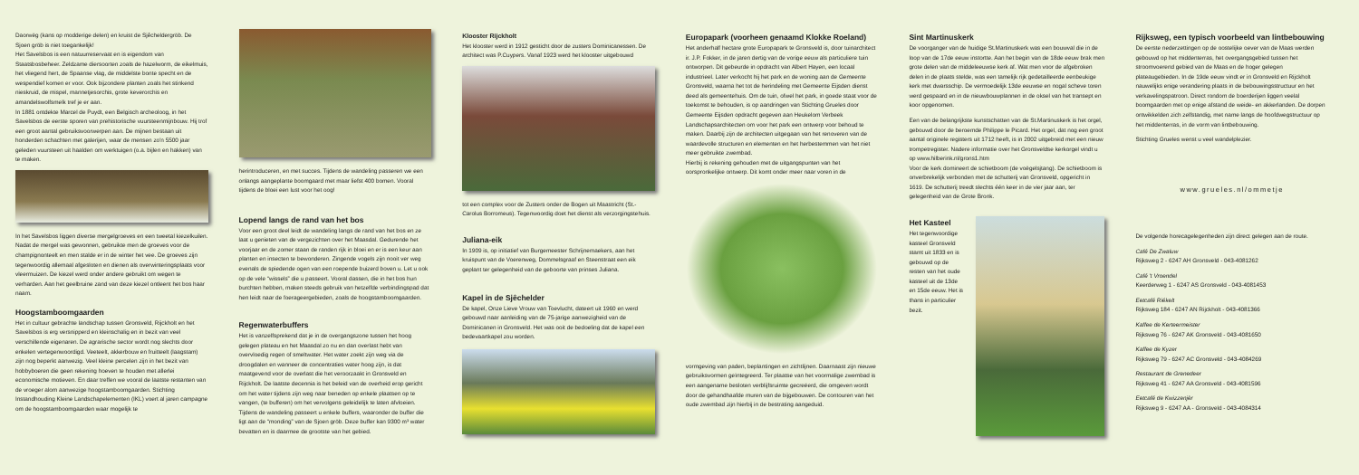Daorwëg (kans op modderige delen) en kruist de Sjêcheldergröb. De Sjoen gröb is niet toegankelijk!
Het Savelsbos is een natuurreservaat en is eigendom van Staatsbosbeheer. Zeldzame diersoorten zoals de hazelworm, de eikelmuis, het vliegend hert, de Spaanse vlag, de middelste bonte specht en de wespendief komen er voor. Ook bijzondere planten zoals het stinkend nieskruid, de mispel, mannetjesorchis, grote keverorchis en amandelswolfsmelk tref je er aan.
In 1881 ontdekte Marcel de Puydt, een Belgisch archeoloog, in het Savelsbos de eerste sporen van prehistorische vuursteenmijnbouw. Hij trof een groot aantal gebruiksvoorwerpen aan. De mijnen bestaan uit honderden schachten met galerijen, waar de mensen zo'n 5500 jaar geleden vuursteen uit haalden om werktuigen (o.a. bijlen en hakken) van te maken.
In het Savelsbos liggen diverse mergelgroeves en een tweetal kiezelkuilen. Nadat de mergel was gewonnen, gebruikte men de groeves voor de champignonteelt en men stalde er in de winter het vee. De groeves zijn tegenwoordig allemaal afgesloten en dienen als overwinteringsplaats voor vleermuizen. De kiezel werd onder andere gebruikt om wegen te verharden. Aan het geelbruine zand van deze kiezel ontleent het bos haar naam.
Hoogstamboomgaarden
Het in cultuur gebrachte landschap tussen Gronsveld, Rijckholt en het Savelsbos is erg versnipperd en kleinschalig en in bezit van veel verschillende eigenaren. De agrarische sector wordt nog slechts door enkelen vertegenwoordigd. Veeteelt, akkerbouw en fruitteelt (laagstam) zijn nog beperkt aanwezig. Veel kleine percelen zijn in het bezit van hobbyboeren die geen rekening hoeven te houden met allerlei economische motieven. En daar treffen we vooral de laatste restanten van de vroeger alom aanwezige hoogstamboomgaarden. Stichting Instandhouding Kleine Landschapelementen (IKL) voert al jaren campagne om de hoogstamboomgaarden waar mogelijk te
herintroduceren, en met succes. Tijdens de wandeling passeren we een onlangs aangeplante boomgaard met maar liefst 400 bomen. Vooral tijdens de bloei een lust voor het oog!
Lopend langs de rand van het bos
Voor een groot deel leidt de wandeling langs de rand van het bos en ze laat u genieten van de vergezichten over het Maasdal. Gedurende het voorjaar en de zomer staan de randen rijk in bloei en er is een keur aan planten en insecten te bewonderen. Zingende vogels zijn nooit ver weg evenals de spiedende ogen van een roepende buizerd boven u. Let u ook op de vele “wissels” die u passeert. Vooral dassen, die in het bos hun burchten hebben, maken steeds gebruik van hetzelfde verbindingspad dat hen leidt naar de foerageergebieden, zoals de hoogstamboomgaarden.
Regenwaterbuffers
Het is vanzelfsprekend dat je in de overgangszone tussen het hoog gelegen plateau en het Maasdal zo nu en dan overlast hebt van overvloedig regen of smeltwater. Het water zoekt zijn weg via de droogdalen en wanneer de concentraties water hoog zijn, is dat maatgevend voor de overlast die het veroorzaakt in Gronsveld en Rijckholt. De laatste decennia is het beleid van de overheid erop gericht om het water tijdens zijn weg naar beneden op enkele plaatsen op te vangen, (te bufferen) om het vervolgens geleidelijk te laten afvloeien. Tijdens de wandeling passeert u enkele buffers, waaronder de buffer die ligt aan de “monding” van de Sjoen gröb. Deze buffer kan 9300 m³ water bevatten en is daarmee de grootste van het gebied.
Klooster Rijckholt
Het klooster werd in 1912 gesticht door de zusters Dominicanessen. De architect was P.Cuypers. Vanaf 1923 werd het klooster uitgebouwd
tot een complex voor de Zusters onder de Bogen uit Maastricht (St.-Carolus Borromeus). Tegenwoordig doet het dienst als verzorgingstehuis.
Juliana-eik
In 1909 is, op initiatief van Burgemeester Schrijnemaekers, aan het kruispunt van de Voerenweg, Dommelsgraaf en Steenstraat een eik geplant ter gelegenheid van de geboorte van prinses Juliana.
Kapel in de Sjêchelder
De kapel, Onze Lieve Vrouw van Toevlucht, dateert uit 1960 en werd gebouwd naar aanleiding van de 75-jarige aanwezigheid van de Dominicanen in Gronsveld. Het was ooit de bedoeling dat de kapel een bedevaartkapel zou worden.
Europapark (voorheen genaamd Klokke Roeland)
Het anderhalf hectare grote Europapark te Gronsveld is, door tuinarchitect ir. J.P. Fokker, in de jaren dertig van de vorige eeuw als particuliere tuin ontworpen. Dit gebeurde in opdracht van Albert Hayen, een locaal industrieel. Later verkocht hij het park en de woning aan de Gemeente Gronsveld, waarna het tot de herindeling met Gemeente Eijsden dienst deed als gemeentehuis. Om de tuin, ofwel het park, in goede staat voor de toekomst te behouden, is op aandringen van Stichting Grueles door Gemeente Eijsden opdracht gegeven aan Heukelom Verbeek Landschapsarchitecten om voor het park een ontwerp voor behoud te maken. Daarbij zijn de architecten uitgegaan van het renoveren van de waardevolle structuren en elementen en het herbestemmen van het niet meer gebruikte zwembad.
Hierbij is rekening gehouden met de uitgangspunten van het oorspronkelijke ontwerp. Dit komt onder meer naar voren in de
vormgeving van paden, beplantingen en zichtlijnen. Daarnaast zijn nieuwe gebruiksvormen geïntegreerd. Ter plaatse van het voormalige zwembad is een aangename besloten verblijfsruimte gecreëerd, die omgeven wordt door de gehandhaafde muren van de bijgebouwen. De contouren van het oude zwembad zijn hierbij in de bestrating aangeduid.
Sint Martinuskerk
De voorganger van de huidige St.Martinuskerk was een bouwval die in de loop van de 17de eeuw instortte. Aan het begin van de 18de eeuw brak men grote delen van de middeleeuwse kerk af. Wat men voor de afgebroken delen in de plaats stelde, was een tamelijk rijk gedetailleerde eenbeukige kerk met dwarsschip. De vermoedelijk 13de eeuwse en nogal scheve toren werd gespaard en in de nieuwbouwplannen in de oksel van het transept en koor opgenomen.
Een van de belangrijkste kunstschatten van de St.Martinuskerk is het orgel, gebouwd door de beroemde Philippe le Picard. Het orgel, dat nog een groot aantal originele registers uit 1712 heeft, is in 2002 uitgebreid met een nieuw trompetregister. Nadere informatie over het Gronsveldse kerkorgel vindt u op www.hilberink.nl/grons1.htm
Voor de kerk domineert de schietboom (de voëgelsjtang). De schietboom is onverbrekelijk verbonden met de schutterij van Gronsveld, opgericht in 1619. De schutterij treedt slechts één keer in de vier jaar aan, ter gelegenheid van de Grote Bronk.
Het Kasteel
Het tegenwoordige kasteel Gronsveld stamt uit 1833 en is gebouwd op de resten van het oude kasteel uit de 13de en 15de eeuw. Het is thans in particulier bezit.
Rijksweg, een typisch voorbeeld van lintbebouwing
De eerste nederzettingen op de oostelijke oever van de Maas werden gebouwd op het middenterras, het overgangsgebied tussen het stroomvoerend gebied van de Maas en de hoger gelegen plateaugebieden. In de 19de eeuw vindt er in Gronsveld en Rijckholt nauwelijks enige verandering plaats in de bebouwingsstructuur en het verkavelingspatroon. Direct rondom de boerderijen liggen veelal boomgaarden met op enige afstand de weide- en akkerlanden. De dorpen ontwikkelden zich zelfstandig, met name langs de hoofdwegstructuur op het middenterras, in de vorm van lintbebouwing.
Stichting Grueles wenst u veel wandelplezier.
www.grueles.nl/ommetje
De volgende horecagelegenheden zijn direct gelegen aan de route.
Café De Zwaluw
Rijksweg 2 - 6247 AH Gronsveld - 043-4081262
Café 't Vroendel
Keerderweg 1 - 6247 AS Gronsveld - 043-4081453
Eetcafé Riékelt
Rijksweg 184 - 6247 AN Rijckholt - 043-4081366
Kaffee de Kerteermeister
Rijksweg 76 - 6247 AK Gronsveld - 043-4081650
Kaffee de Kyzer
Rijksweg 79 - 6247 AC Gronsveld - 043-4084269
Restaurant de Grenedeer
Rijksweg 41 - 6247 AA Gronsveld - 043-4081596
Eetcafé de Kwizzenjèr
Rijksweg 9 - 6247 AA - Gronsveld - 043-4084314